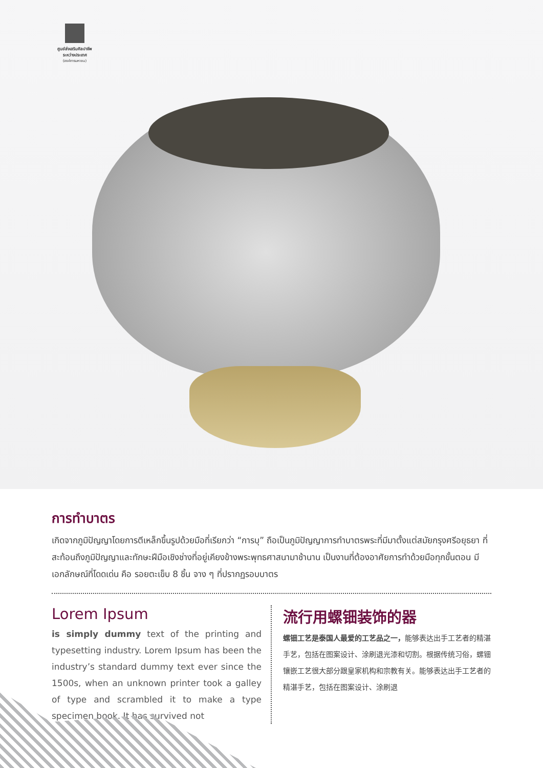ศูนย์ส่งเสริมศิลปาชีพ
ระหว่างประเทศ
(องค์การมหาชน)
การทำบาตร
เกิดจากภูมิปัญญาโดยการตีเหล็กขึ้นรูปด้วยมือที่เรียกว่า “การบุ” ถือเป็นภูมิปัญญาการทำบาตรพระที่มีมาตั้งแต่สมัยกรุงศรีอยุธยา ที่สะท้อนถึงภูมิปัญญาและทักษะฝีมือเชิงช่างที่อยู่เคียงข้างพระพุทธศาสนามาช้านาน เป็นงานที่ต้องอาศัยการทำด้วยมือทุกขั้นตอน มีเอกลักษณ์ที่โดดเด่น คือ รอยตะเข็บ 8 ชิ้น จาง ๆ ที่ปรากฏรอบบาตร
Lorem Ipsum
is simply dummy text of the printing and typesetting industry. Lorem Ipsum has been the industry’s standard dummy text ever since the 1500s, when an unknown printer took a galley of type and scrambled it to make a type specimen book. It has survived not
流行用螺钿装饰的器
螺钿工艺是泰国人最爱的工艺品之一，能够表达出手工艺者的精湛手艺，包括在图案设计、涂刷退光漆和切割。根据传统习俗，螺钿镶嵌工艺很大部分跟皇家机构和宗教有关。能够表达出手工艺者的精湛手艺，包括在图案设计、涂刷退